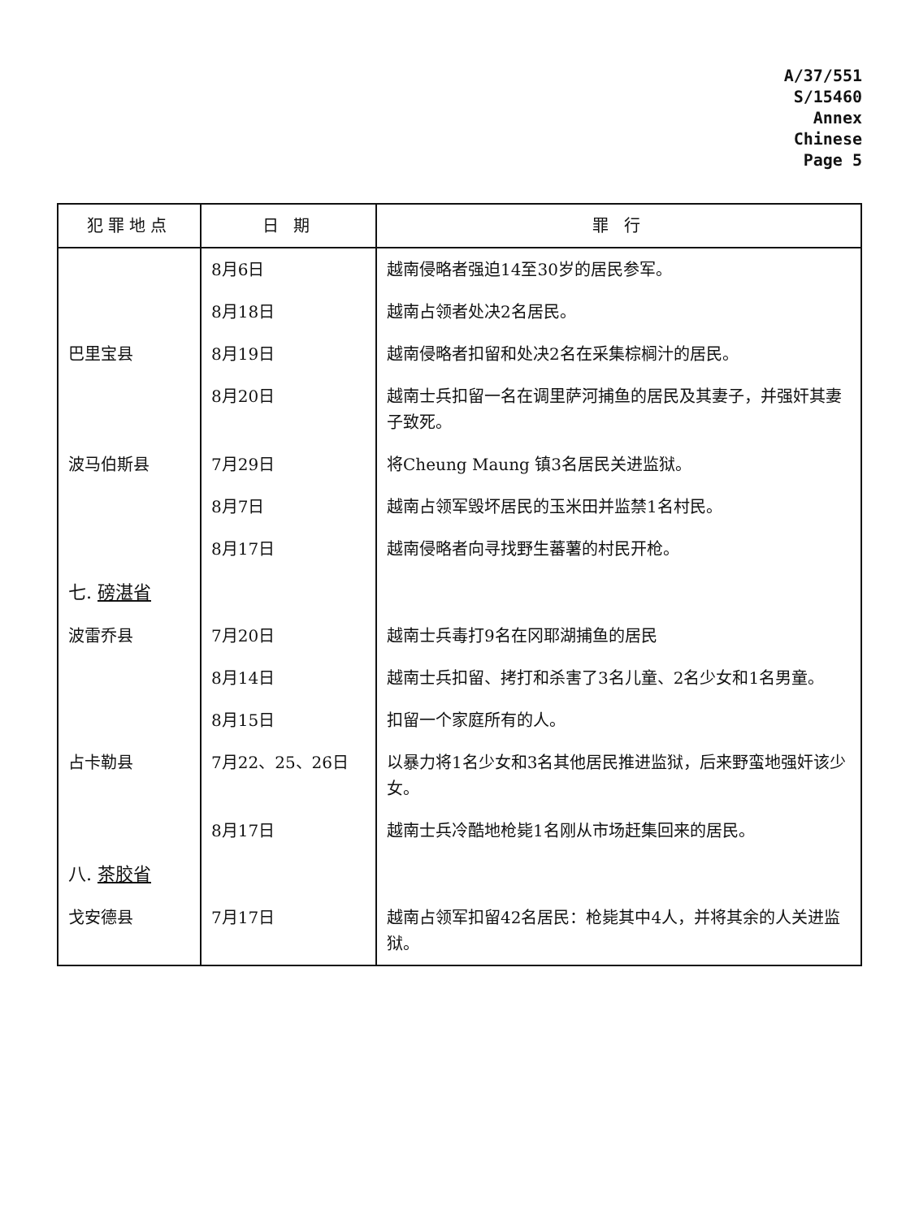A/37/551
S/15460
Annex
Chinese
Page 5
| 犯罪地点 | 日 期 | 罪 行 |
| --- | --- | --- |
| | 8月6日 | 越南侵略者强迫14至30岁的居民参军。 |
| | 8月18日 | 越南占领者处决2名居民。 |
| 巴里宝县 | 8月19日 | 越南侵略者扣留和处决2名在采集棕榈汁的居民。 |
| | 8月20日 | 越南士兵扣留一名在调里萨河捕鱼的居民及其妻子，并强奸其妻子致死。 |
| 波马伯斯县 | 7月29日 | 将Cheung Maung 镇3名居民关进监狱。 |
| | 8月7日 | 越南占领军毁坏居民的玉米田并监禁1名村民。 |
| | 8月17日 | 越南侵略者向寻找野生蕃薯的村民开枪。 |
| 七. 磅湛省 | | |
| 波雷乔县 | 7月20日 | 越南士兵毒打9名在冈耶湖捕鱼的居民 |
| | 8月14日 | 越南士兵扣留、拷打和杀害了3名儿童、2名少女和1名男童。 |
| | 8月15日 | 扣留一个家庭所有的人。 |
| 占卡勒县 | 7月22、25、26日 | 以暴力将1名少女和3名其他居民推进监狱，后来野蛮地强奸该少女。 |
| | 8月17日 | 越南士兵冷酷地枪毙1名刚从市场赶集回来的居民。 |
| 八. 茶胶省 | | |
| 戈安德县 | 7月17日 | 越南占领军扣留42名居民：枪毙其中4人，并将其余的人关进监狱。 |